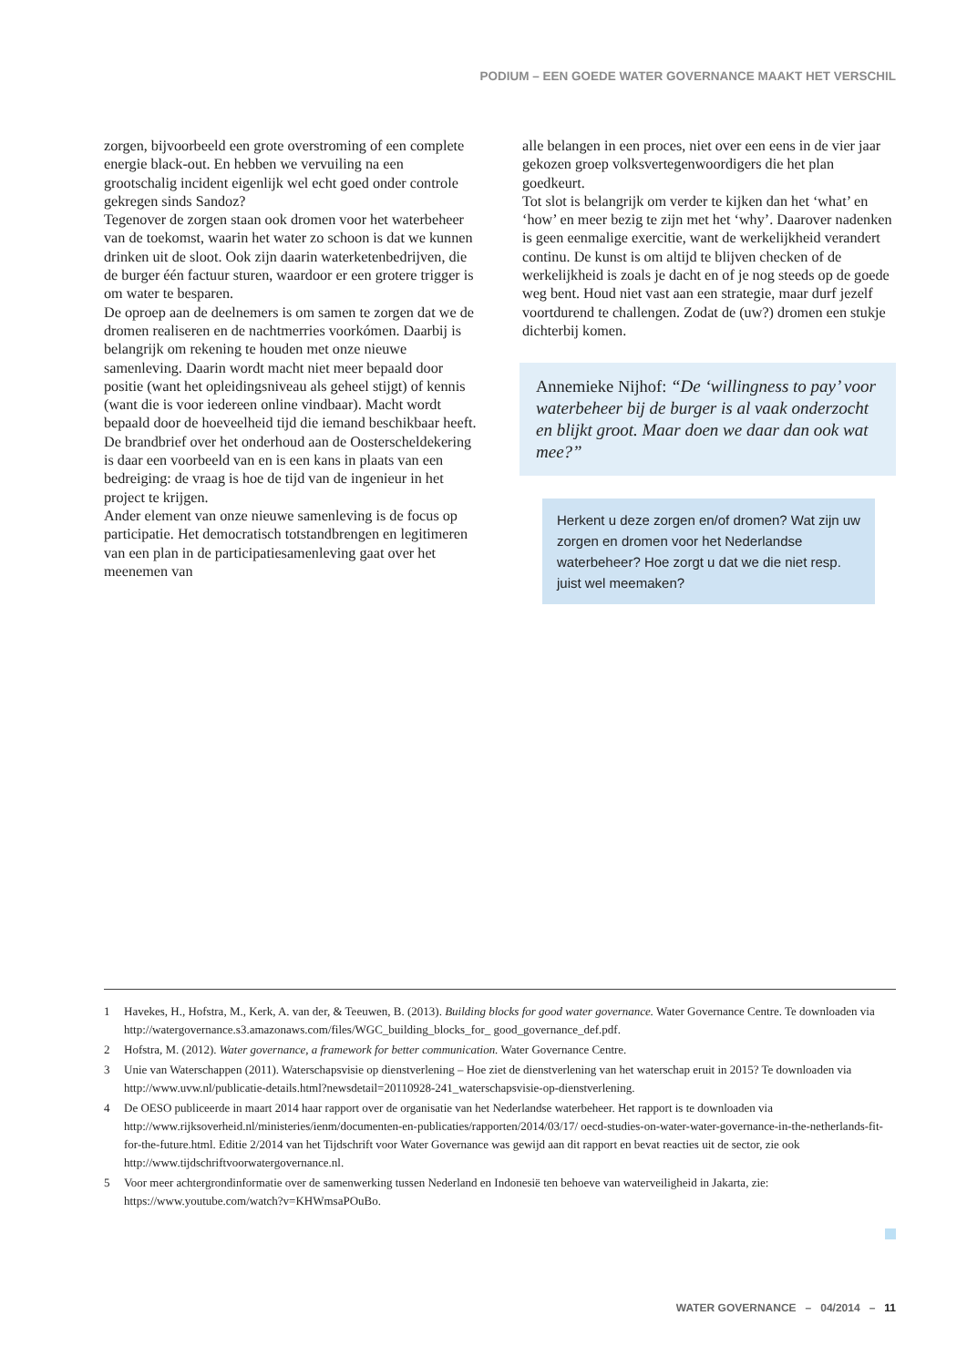PODIUM – EEN GOEDE WATER GOVERNANCE MAAKT HET VERSCHIL
zorgen, bijvoorbeeld een grote overstroming of een complete energie black-out. En hebben we vervuiling na een grootschalig incident eigenlijk wel echt goed onder controle gekregen sinds Sandoz?
Tegenover de zorgen staan ook dromen voor het waterbeheer van de toekomst, waarin het water zo schoon is dat we kunnen drinken uit de sloot. Ook zijn daarin waterketenbedrijven, die de burger één factuur sturen, waardoor er een grotere trigger is om water te besparen.
De oproep aan de deelnemers is om samen te zorgen dat we de dromen realiseren en de nachtmerries voorkómen. Daarbij is belangrijk om rekening te houden met onze nieuwe samenleving. Daarin wordt macht niet meer bepaald door positie (want het opleidingsniveau als geheel stijgt) of kennis (want die is voor iedereen online vindbaar). Macht wordt bepaald door de hoeveelheid tijd die iemand beschikbaar heeft. De brandbrief over het onderhoud aan de Oosterscheldekering is daar een voorbeeld van en is een kans in plaats van een bedreiging: de vraag is hoe de tijd van de ingenieur in het project te krijgen.
Ander element van onze nieuwe samenleving is de focus op participatie. Het democratisch totstandbrengen en legitimeren van een plan in de participatiesamenleving gaat over het meenemen van
alle belangen in een proces, niet over een eens in de vier jaar gekozen groep volksvertegenwoordigers die het plan goedkeurt.
Tot slot is belangrijk om verder te kijken dan het ‘what’ en ‘how’ en meer bezig te zijn met het ‘why’. Daarover nadenken is geen eenmalige exercitie, want de werkelijkheid verandert continu. De kunst is om altijd te blijven checken of de werkelijkheid is zoals je dacht en of je nog steeds op de goede weg bent. Houd niet vast aan een strategie, maar durf jezelf voortdurend te challengen. Zodat de (uw?) dromen een stukje dichterbij komen.
Annemieke Nijhof: “De ‘willingness to pay’ voor waterbeheer bij de burger is al vaak onderzocht en blijkt groot. Maar doen we daar dan ook wat mee?”
Herkent u deze zorgen en/of dromen? Wat zijn uw zorgen en dromen voor het Nederlandse waterbeheer? Hoe zorgt u dat we die niet resp. juist wel meemaken?
1 Havekes, H., Hofstra, M., Kerk, A. van der, & Teeuwen, B. (2013). Building blocks for good water governance. Water Governance Centre. Te downloaden via http://watergovernance.s3.amazonaws.com/files/WGC_building_blocks_for_ good_governance_def.pdf.
2 Hofstra, M. (2012). Water governance, a framework for better communication. Water Governance Centre.
3 Unie van Waterschappen (2011). Waterschapsvisie op dienstverlening – Hoe ziet de dienstverlening van het waterschap eruit in 2015? Te downloaden via http://www.uvw.nl/publicatie-details.html?newsdetail=20110928-241_waterschapsvisie-op-dienstverlening.
4 De OESO publiceerde in maart 2014 haar rapport over de organisatie van het Nederlandse waterbeheer. Het rapport is te downloaden via http://www.rijksoverheid.nl/ministeries/ienm/documenten-en-publicaties/rapporten/2014/03/17/ oecd-studies-on-water-water-governance-in-the-netherlands-fit-for-the-future.html. Editie 2/2014 van het Tijdschrift voor Water Governance was gewijd aan dit rapport en bevat reacties uit de sector, zie ook http://www.tijdschriftvoorwatergovernance.nl.
5 Voor meer achtergrondinformatie over de samenwerking tussen Nederland en Indonesië ten behoeve van waterveiligheid in Jakarta, zie: https://www.youtube.com/watch?v=KHWmsaPOuBo.
WATER GOVERNANCE – 04/2014 – 11